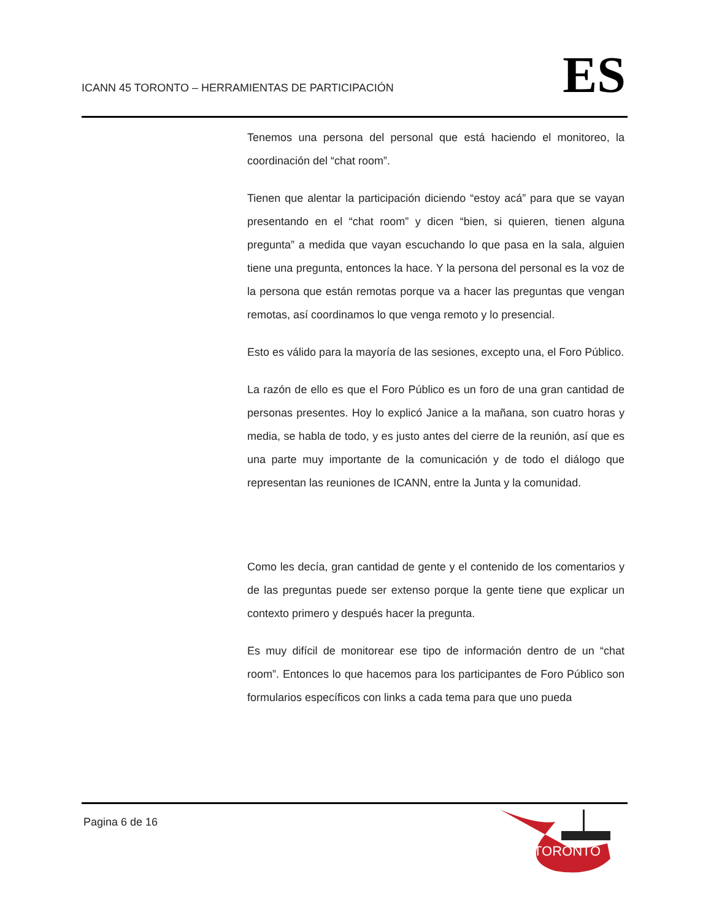ICANN 45 TORONTO – HERRAMIENTAS DE PARTICIPACIÓN
ES
Tenemos una persona del personal que está haciendo el monitoreo, la coordinación del “chat room”.
Tienen que alentar la participación diciendo “estoy acá” para que se vayan presentando en el “chat room” y dicen “bien, si quieren, tienen alguna pregunta” a medida que vayan escuchando lo que pasa en la sala, alguien tiene una pregunta, entonces la hace. Y la persona del personal es la voz de la persona que están remotas porque va a hacer las preguntas que vengan remotas, así coordinamos lo que venga remoto y lo presencial.
Esto es válido para la mayoría de las sesiones, excepto una, el Foro Público.
La razón de ello es que el Foro Público es un foro de una gran cantidad de personas presentes. Hoy lo explicó Janice a la mañana, son cuatro horas y media, se habla de todo, y es justo antes del cierre de la reunión, así que es una parte muy importante de la comunicación y de todo el diálogo que representan las reuniones de ICANN, entre la Junta y la comunidad.
Como les decía, gran cantidad de gente y el contenido de los comentarios y de las preguntas puede ser extenso porque la gente tiene que explicar un contexto primero y después hacer la pregunta.
Es muy difícil de monitorear ese tipo de información dentro de un “chat room”. Entonces lo que hacemos para los participantes de Foro Público son formularios específicos con links a cada tema para que uno pueda
Pagina 6 de 16
TORONTO